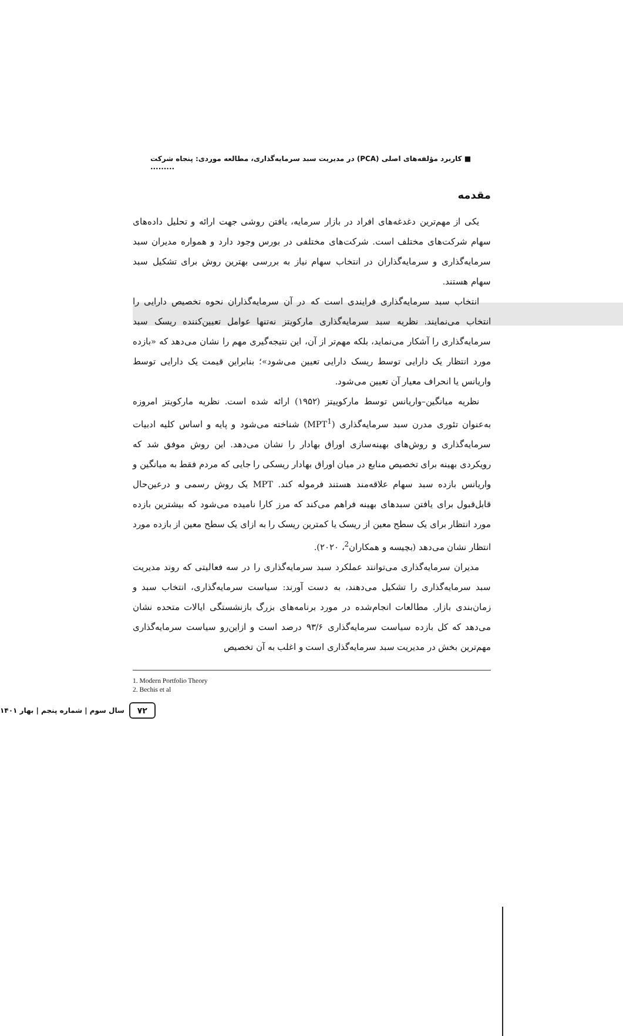■ کاربرد مؤلفه‌های اصلی (PCA) در مدیریت سبد سرمایه‌گذاری، مطالعه موردی: پنجاه شرکت .........
مقدمه
یکی از مهم‌ترین دغدغه‌های افراد در بازار سرمایه، یافتن روشی جهت ارائه و تحلیل داده‌های سهام شرکت‌های مختلف است. شرکت‌های مختلفی در بورس وجود دارد و همواره مدیران سبد سرمایه‌گذاری و سرمایه‌گذاران در انتخاب سهام نیاز به بررسی بهترین روش برای تشکیل سبد سهام هستند.
انتخاب سبد سرمایه‌گذاری فرایندی است که در آن سرمایه‌گذاران نحوه تخصیص دارایی را انتخاب می‌نمایند. نظریه سبد سرمایه‌گذاری مارکویتز نه‌تنها عوامل تعیین‌کننده ریسک سبد سرمایه‌گذاری را آشکار می‌نماید، بلکه مهم‌تر از آن، این نتیجه‌گیری مهم را نشان می‌دهد که «بازده مورد انتظار یک دارایی توسط ریسک دارایی تعیین می‌شود»؛ بنابراین قیمت یک دارایی توسط واریانس یا انحراف معیار آن تعیین می‌شود.
نظریه میانگین–واریانس توسط مارکوییتز (۱۹۵۲) ارائه شده است. نظریه مارکویتز امروزه به‌عنوان تئوری مدرن سبد سرمایه‌گذاری (MPT<sup>1</sup>) شناخته می‌شود و پایه و اساس کلیه ادبیات سرمایه‌گذاری و روش‌های بهینه‌سازی اوراق بهادار را نشان می‌دهد. این روش موفق شد که رویکردی بهینه برای تخصیص منابع در میان اوراق بهادار ریسکی را جایی که مردم فقط به میانگین و واریانس بازده سبد سهام علاقه‌مند هستند فرموله کند. MPT یک روش رسمی و درعین‌حال قابل‌قبول برای یافتن سبدهای بهینه فراهم می‌کند که مرز کارا نامیده می‌شود که بیشترین بازده مورد انتظار برای یک سطح معین از ریسک یا کمترین ریسک را به ازای یک سطح معین از بازده مورد انتظار نشان می‌دهد (بچیسه و همکاران<sup>2</sup>، ۲۰۲۰).
مدیران سرمایه‌گذاری می‌توانند عملکرد سبد سرمایه‌گذاری را در سه فعالیتی که روند مدیریت سبد سرمایه‌گذاری را تشکیل می‌دهند، به دست آورند: سیاست سرمایه‌گذاری، انتخاب سبد و زمان‌بندی بازار. مطالعات انجام‌شده در مورد برنامه‌های بزرگ بازنشستگی ایالات متحده نشان می‌دهد که کل بازده سیاست سرمایه‌گذاری ۹۳/۶ درصد است و ازاین‌رو سیاست سرمایه‌گذاری مهم‌ترین بخش در مدیریت سبد سرمایه‌گذاری است و اغلب به آن تخصیص
1. Modern Portfolio Theory
2. Bechis et al
۷۲ سال سوم | شماره پنجم | بهار ۱۴۰۱